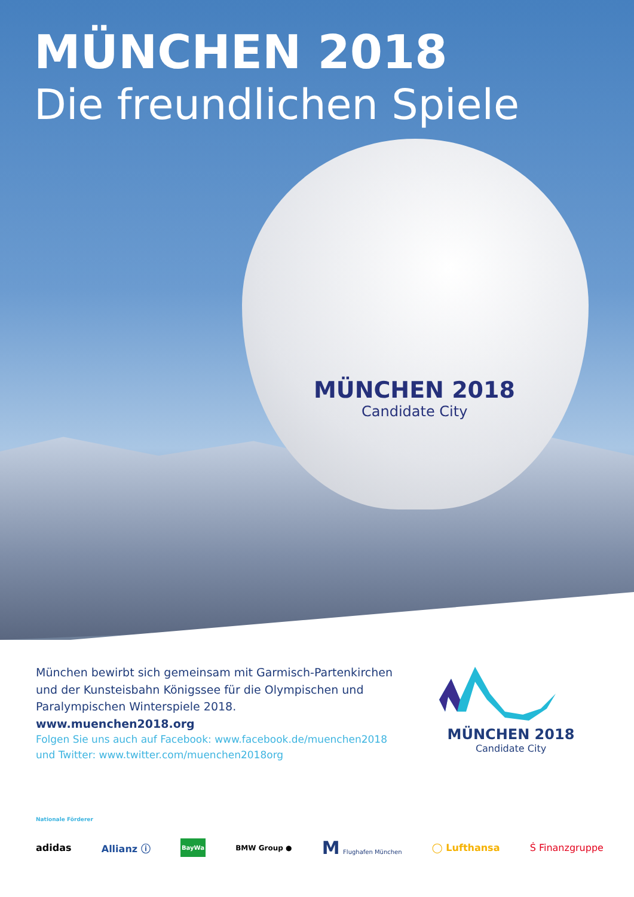MÜNCHEN 2018
Candidate City
MÜNCHEN 2018
Die freundlichen Spiele
München bewirbt sich gemeinsam mit Garmisch-Partenkirchen und der Kunsteisbahn Königssee für die Olympischen und Paralympischen Winterspiele 2018. www.muenchen2018.org
Folgen Sie uns auch auf Facebook: www.facebook.de/muenchen2018
und Twitter: www.twitter.com/muenchen2018org
MÜNCHEN 2018
Candidate City
Nationale Förderer
adidas Allianz ⓘ BayWa BMW Group ● M Flughafen München ◯ Lufthansa Ṡ Finanzgruppe